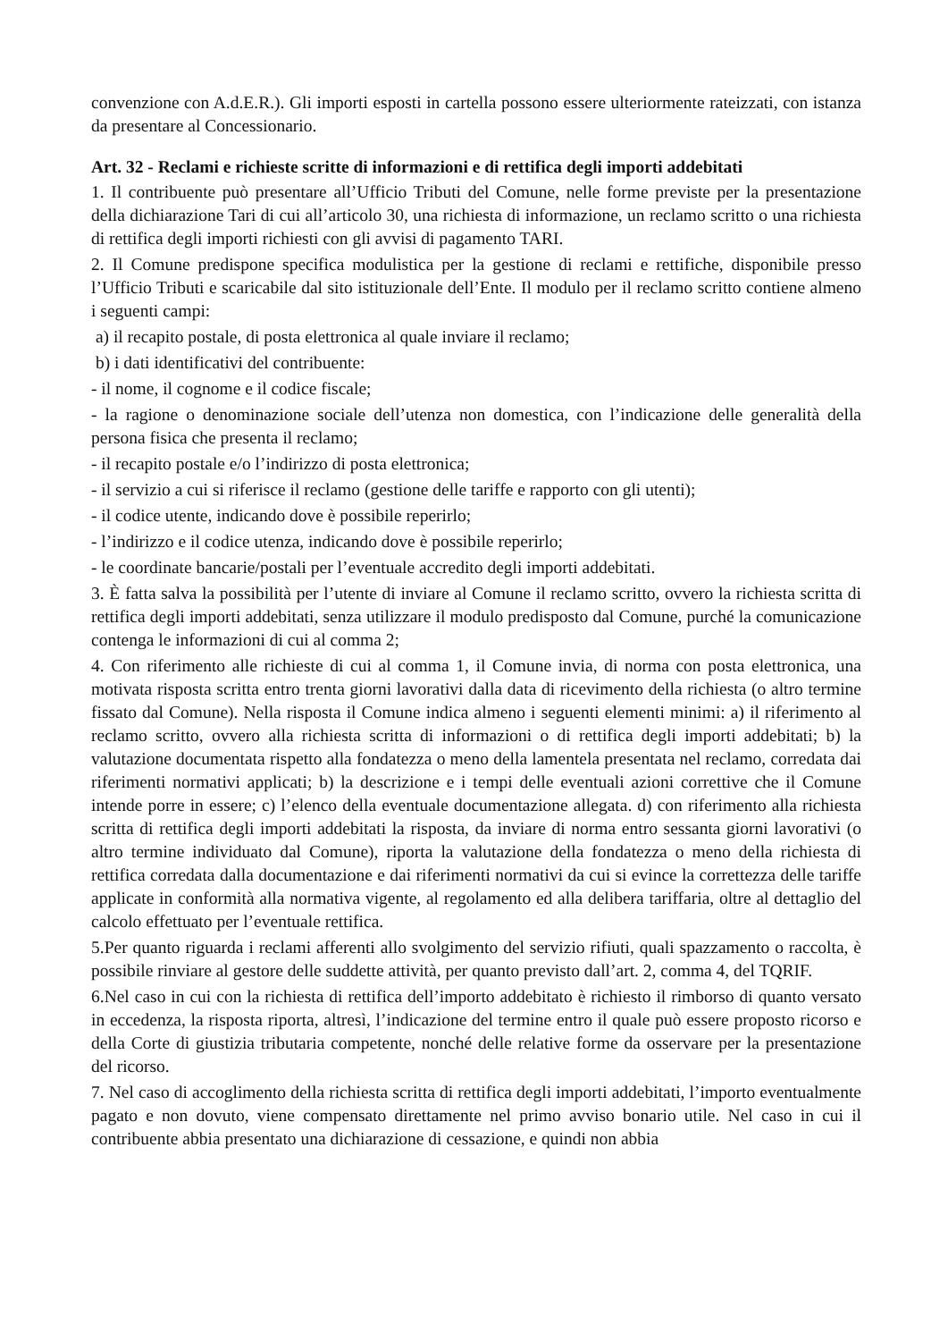convenzione con A.d.E.R.). Gli importi esposti in cartella possono essere ulteriormente rateizzati, con istanza da presentare al Concessionario.
Art. 32 - Reclami e richieste scritte di informazioni e di rettifica degli importi addebitati
1. Il contribuente può presentare all’Ufficio Tributi del Comune, nelle forme previste per la presentazione della dichiarazione Tari di cui all’articolo 30, una richiesta di informazione, un reclamo scritto o una richiesta di rettifica degli importi richiesti con gli avvisi di pagamento TARI.
2. Il Comune predispone specifica modulistica per la gestione di reclami e rettifiche, disponibile presso l’Ufficio Tributi e scaricabile dal sito istituzionale dell’Ente. Il modulo per il reclamo scritto contiene almeno i seguenti campi:
a) il recapito postale, di posta elettronica al quale inviare il reclamo;
b) i dati identificativi del contribuente:
- il nome, il cognome e il codice fiscale;
- la ragione o denominazione sociale dell’utenza non domestica, con l’indicazione delle generalità della persona fisica che presenta il reclamo;
- il recapito postale e/o l’indirizzo di posta elettronica;
- il servizio a cui si riferisce il reclamo (gestione delle tariffe e rapporto con gli utenti);
- il codice utente, indicando dove è possibile reperirlo;
- l’indirizzo e il codice utenza, indicando dove è possibile reperirlo;
- le coordinate bancarie/postali per l’eventuale accredito degli importi addebitati.
3. È fatta salva la possibilità per l’utente di inviare al Comune il reclamo scritto, ovvero la richiesta scritta di rettifica degli importi addebitati, senza utilizzare il modulo predisposto dal Comune, purché la comunicazione contenga le informazioni di cui al comma 2;
4. Con riferimento alle richieste di cui al comma 1, il Comune invia, di norma con posta elettronica, una motivata risposta scritta entro trenta giorni lavorativi dalla data di ricevimento della richiesta (o altro termine fissato dal Comune). Nella risposta il Comune indica almeno i seguenti elementi minimi: a) il riferimento al reclamo scritto, ovvero alla richiesta scritta di informazioni o di rettifica degli importi addebitati; b) la valutazione documentata rispetto alla fondatezza o meno della lamentela presentata nel reclamo, corredata dai riferimenti normativi applicati; b) la descrizione e i tempi delle eventuali azioni correttive che il Comune intende porre in essere; c) l’elenco della eventuale documentazione allegata. d) con riferimento alla richiesta scritta di rettifica degli importi addebitati la risposta, da inviare di norma entro sessanta giorni lavorativi (o altro termine individuato dal Comune), riporta la valutazione della fondatezza o meno della richiesta di rettifica corredata dalla documentazione e dai riferimenti normativi da cui si evince la correttezza delle tariffe applicate in conformità alla normativa vigente, al regolamento ed alla delibera tariffaria, oltre al dettaglio del calcolo effettuato per l’eventuale rettifica.
5.Per quanto riguarda i reclami afferenti allo svolgimento del servizio rifiuti, quali spazzamento o raccolta, è possibile rinviare al gestore delle suddette attività, per quanto previsto dall’art. 2, comma 4, del TQRIF.
6.Nel caso in cui con la richiesta di rettifica dell’importo addebitato è richiesto il rimborso di quanto versato in eccedenza, la risposta riporta, altresì, l’indicazione del termine entro il quale può essere proposto ricorso e della Corte di giustizia tributaria competente, nonché delle relative forme da osservare per la presentazione del ricorso.
7. Nel caso di accoglimento della richiesta scritta di rettifica degli importi addebitati, l’importo eventualmente pagato e non dovuto, viene compensato direttamente nel primo avviso bonario utile. Nel caso in cui il contribuente abbia presentato una dichiarazione di cessazione, e quindi non abbia